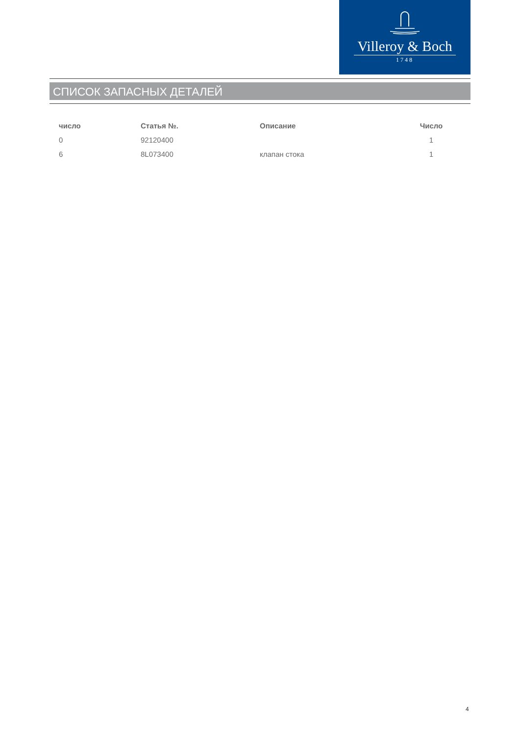Villeroy & Boch
1748
СПИСОК ЗАПАСНЫХ ДЕТАЛЕЙ
| число | Статья №. | Описание | Число |
| --- | --- | --- | --- |
| 0 | 92120400 | | 1 |
| 6 | 8L073400 | клапан стока | 1 |
4